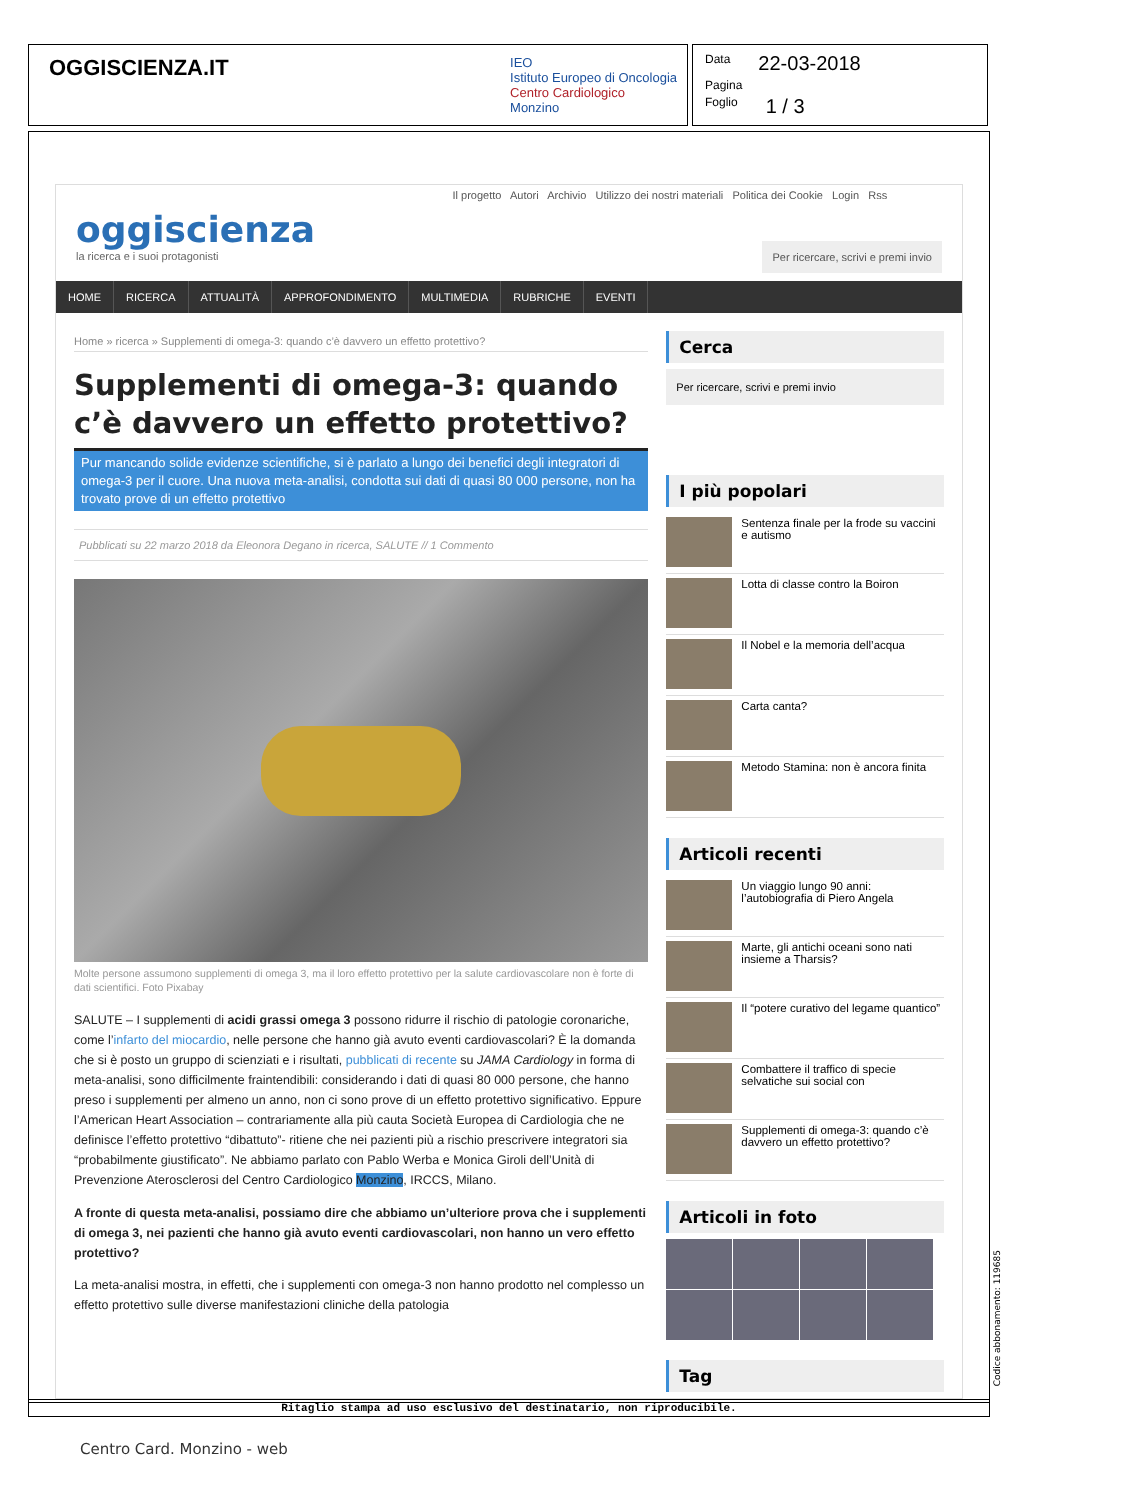OGGISCIENZA.IT
IEO
Istituto Europeo di Oncologia
Centro Cardiologico
Monzino
Data 22-03-2018
Pagina
Foglio 1 / 3
oggiscienza
la ricerca e i suoi protagonisti
Il progetto Autori Archivio Utilizzo dei nostri materiali Politica dei Cookie Login Rss
Per ricercare, scrivi e premi invio
HOME RICERCA ATTUALITÀ APPROFONDIMENTO MULTIMEDIA RUBRICHE EVENTI
Home » ricerca » Supplementi di omega-3: quando c’è davvero un effetto protettivo?
Supplementi di omega-3: quando c’è davvero un effetto protettivo?
Pur mancando solide evidenze scientifiche, si è parlato a lungo dei benefici degli integratori di omega-3 per il cuore. Una nuova meta-analisi, condotta sui dati di quasi 80 000 persone, non ha trovato prove di un effetto protettivo
Pubblicati su 22 marzo 2018 da Eleonora Degano in ricerca, SALUTE // 1 Commento
Molte persone assumono supplementi di omega 3, ma il loro effetto protettivo per la salute cardiovascolare non è forte di dati scientifici. Foto Pixabay
SALUTE – I supplementi di acidi grassi omega 3 possono ridurre il rischio di patologie coronariche, come l’infarto del miocardio, nelle persone che hanno già avuto eventi cardiovascolari? È la domanda che si è posto un gruppo di scienziati e i risultati, pubblicati di recente su JAMA Cardiology in forma di meta-analisi, sono difficilmente fraintendibili: considerando i dati di quasi 80 000 persone, che hanno preso i supplementi per almeno un anno, non ci sono prove di un effetto protettivo significativo. Eppure l’American Heart Association – contrariamente alla più cauta Società Europea di Cardiologia che ne definisce l’effetto protettivo “dibattuto”- ritiene che nei pazienti più a rischio prescrivere integratori sia “probabilmente giustificato”. Ne abbiamo parlato con Pablo Werba e Monica Giroli dell’Unità di Prevenzione Aterosclerosi del Centro Cardiologico Monzino, IRCCS, Milano.
A fronte di questa meta-analisi, possiamo dire che abbiamo un’ulteriore prova che i supplementi di omega 3, nei pazienti che hanno già avuto eventi cardiovascolari, non hanno un vero effetto protettivo?
La meta-analisi mostra, in effetti, che i supplementi con omega-3 non hanno prodotto nel complesso un effetto protettivo sulle diverse manifestazioni cliniche della patologia
Cerca
Per ricercare, scrivi e premi invio
I più popolari
Sentenza finale per la frode su vaccini e autismo
Lotta di classe contro la Boiron
Il Nobel e la memoria dell’acqua
Carta canta?
Metodo Stamina: non è ancora finita
Articoli recenti
Un viaggio lungo 90 anni: l’autobiografia di Piero Angela
Marte, gli antichi oceani sono nati insieme a Tharsis?
Il “potere curativo del legame quantico”
Combattere il traffico di specie selvatiche sui social con
Supplementi di omega-3: quando c’è davvero un effetto protettivo?
Articoli in foto
Tag
Ritaglio stampa ad uso esclusivo del destinatario, non riproducibile.
Codice abbonamento: 119685
Centro Card. Monzino - web